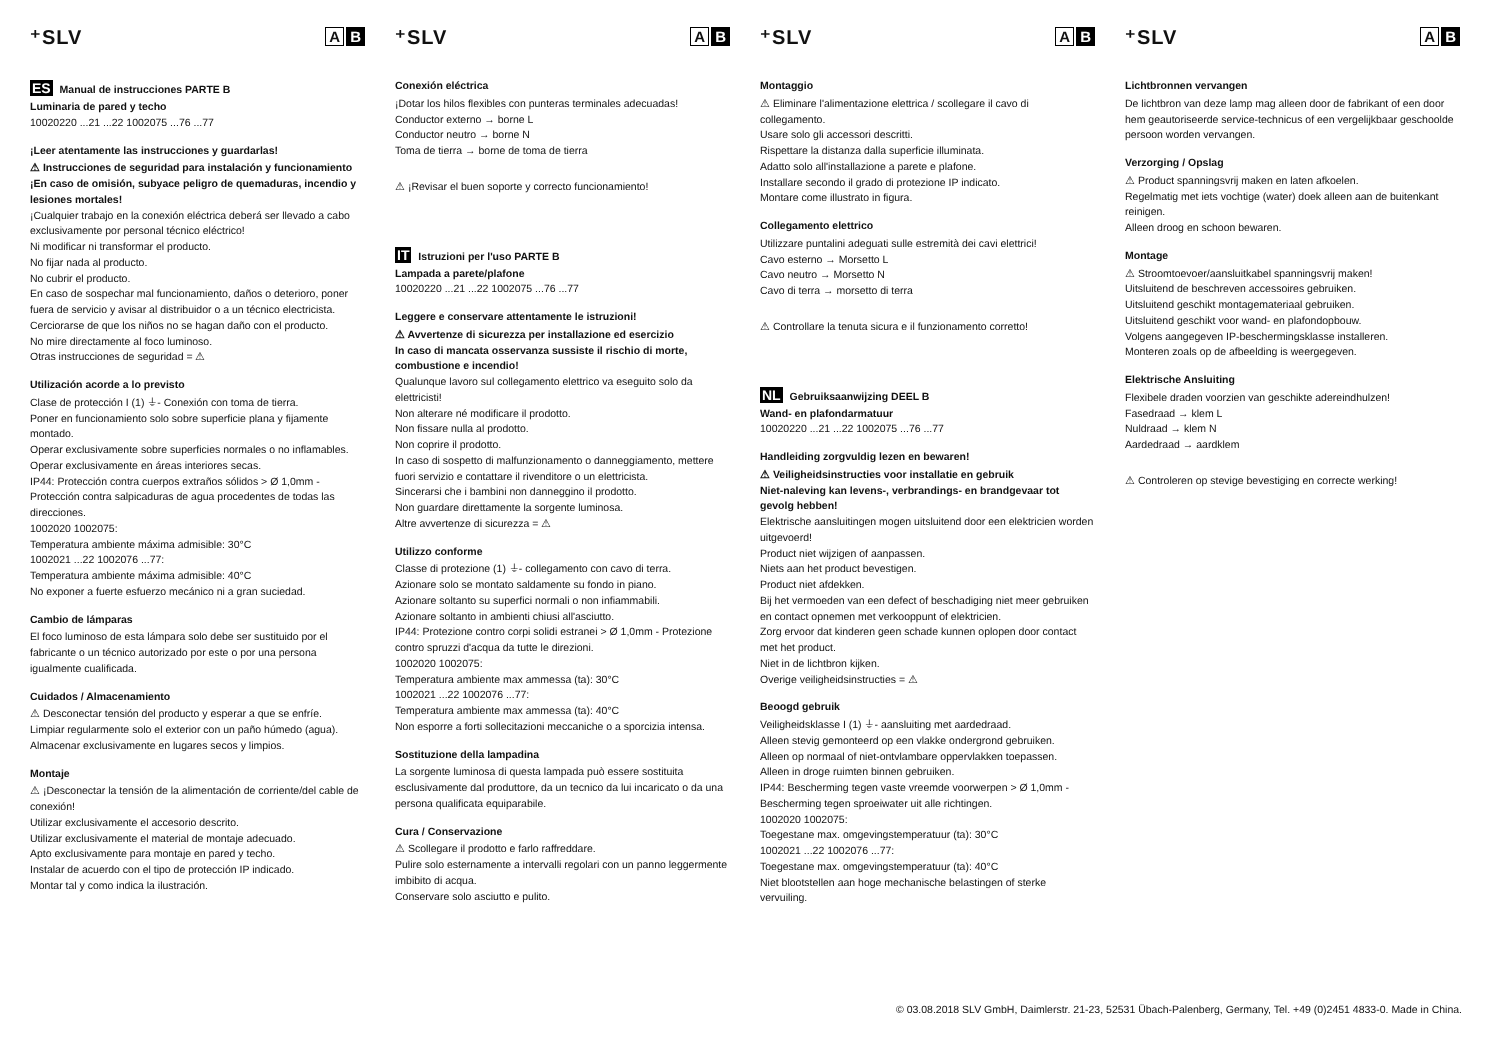⁺SLV A B
ES Manual de instrucciones PARTE B
Luminaria de pared y techo
10020220 ...21 ...22 1002075 ...76 ...77
¡Leer atentamente las instrucciones y guardarlas!
⚠ Instrucciones de seguridad para instalación y funcionamiento
¡En caso de omisión, subyace peligro de quemaduras, incendio y lesiones mortales!
¡Cualquier trabajo en la conexión eléctrica deberá ser llevado a cabo exclusivamente por personal técnico eléctrico!
Ni modificar ni transformar el producto.
No fijar nada al producto.
No cubrir el producto.
En caso de sospechar mal funcionamiento, daños o deterioro, poner fuera de servicio y avisar al distribuidor o a un técnico electricista.
Cerciorarse de que los niños no se hagan daño con el producto.
No mire directamente al foco luminoso.
Otras instrucciones de seguridad = ⚠
Utilización acorde a lo previsto
Clase de protección I (1) ⏚- Conexión con toma de tierra.
Poner en funcionamiento solo sobre superficie plana y fijamente montado.
Operar exclusivamente sobre superficies normales o no inflamables.
Operar exclusivamente en áreas interiores secas.
IP44: Protección contra cuerpos extraños sólidos > Ø 1,0mm - Protección contra salpicaduras de agua procedentes de todas las direcciones.
1002020 1002075:
Temperatura ambiente máxima admisible: 30°C
1002021 ...22 1002076 ...77:
Temperatura ambiente máxima admisible: 40°C
No exponer a fuerte esfuerzo mecánico ni a gran suciedad.
Cambio de lámparas
El foco luminoso de esta lámpara solo debe ser sustituido por el fabricante o un técnico autorizado por este o por una persona igualmente cualificada.
Cuidados / Almacenamiento
⚠ Desconectar tensión del producto y esperar a que se enfríe.
Limpiar regularmente solo el exterior con un paño húmedo (agua).
Almacenar exclusivamente en lugares secos y limpios.
Montaje
⚠ ¡Desconectar la tensión de la alimentación de corriente/del cable de conexión!
Utilizar exclusivamente el accesorio descrito.
Utilizar exclusivamente el material de montaje adecuado.
Apto exclusivamente para montaje en pared y techo.
Instalar de acuerdo con el tipo de protección IP indicado.
Montar tal y como indica la ilustración.
⁺SLV A B
Conexión eléctrica
¡Dotar los hilos flexibles con punteras terminales adecuadas!
Conductor externo → borne L
Conductor neutro → borne N
Toma de tierra → borne de toma de tierra
⚠ ¡Revisar el buen soporte y correcto funcionamiento!
IT Istruzioni per l'uso PARTE B
Lampada a parete/plafone
10020220 ...21 ...22 1002075 ...76 ...77
Leggere e conservare attentamente le istruzioni!
⚠ Avvertenze di sicurezza per installazione ed esercizio
In caso di mancata osservanza sussiste il rischio di morte, combustione e incendio!
Qualunque lavoro sul collegamento elettrico va eseguito solo da elettricisti!
Non alterare né modificare il prodotto.
Non fissare nulla al prodotto.
Non coprire il prodotto.
In caso di sospetto di malfunzionamento o danneggiamento, mettere fuori servizio e contattare il rivenditore o un elettricista.
Sincerarsi che i bambini non danneggino il prodotto.
Non guardare direttamente la sorgente luminosa.
Altre avvertenze di sicurezza = ⚠
Utilizzo conforme
Classe di protezione (1) ⏚- collegamento con cavo di terra.
Azionare solo se montato saldamente su fondo in piano.
Azionare soltanto su superfici normali o non infiammabili.
Azionare soltanto in ambienti chiusi all'asciutto.
IP44: Protezione contro corpi solidi estranei > Ø 1,0mm - Protezione contro spruzzi d'acqua da tutte le direzioni.
1002020 1002075:
Temperatura ambiente max ammessa (ta): 30°C
1002021 ...22 1002076 ...77:
Temperatura ambiente max ammessa (ta): 40°C
Non esporre a forti sollecitazioni meccaniche o a sporcizia intensa.
Sostituzione della lampadina
La sorgente luminosa di questa lampada può essere sostituita esclusivamente dal produttore, da un tecnico da lui incaricato o da una persona qualificata equiparabile.
Cura / Conservazione
⚠ Scollegare il prodotto e farlo raffreddare.
Pulire solo esternamente a intervalli regolari con un panno leggermente imbibito di acqua.
Conservare solo asciutto e pulito.
⁺SLV A B
Montaggio
⚠ Eliminare l'alimentazione elettrica / scollegare il cavo di collegamento.
Usare solo gli accessori descritti.
Rispettare la distanza dalla superficie illuminata.
Adatto solo all'installazione a parete e plafone.
Installare secondo il grado di protezione IP indicato.
Montare come illustrato in figura.
Collegamento elettrico
Utilizzare puntalini adeguati sulle estremità dei cavi elettrici!
Cavo esterno → Morsetto L
Cavo neutro → Morsetto N
Cavo di terra → morsetto di terra
⚠ Controllare la tenuta sicura e il funzionamento corretto!
NL Gebruiksaanwijzing DEEL B
Wand- en plafondarmatuur
10020220 ...21 ...22 1002075 ...76 ...77
Handleiding zorgvuldig lezen en bewaren!
⚠ Veiligheidsinstructies voor installatie en gebruik
Niet-naleving kan levens-, verbrandings- en brandgevaar tot gevolg hebben!
Elektrische aansluitingen mogen uitsluitend door een elektricien worden uitgevoerd!
Product niet wijzigen of aanpassen.
Niets aan het product bevestigen.
Product niet afdekken.
Bij het vermoeden van een defect of beschadiging niet meer gebruiken en contact opnemen met verkooppunt of elektricien.
Zorg ervoor dat kinderen geen schade kunnen oplopen door contact met het product.
Niet in de lichtbron kijken.
Overige veiligheidsinstructies = ⚠
Beoogd gebruik
Veiligheidsklasse I (1) ⏚- aansluiting met aardedraad.
Alleen stevig gemonteerd op een vlakke ondergrond gebruiken.
Alleen op normaal of niet-ontvlambare oppervlakken toepassen.
Alleen in droge ruimten binnen gebruiken.
IP44: Bescherming tegen vaste vreemde voorwerpen > Ø 1,0mm - Bescherming tegen sproeiwater uit alle richtingen.
1002020 1002075:
Toegestane max. omgevingstemperatuur (ta): 30°C
1002021 ...22 1002076 ...77:
Toegestane max. omgevingstemperatuur (ta): 40°C
Niet blootstellen aan hoge mechanische belastingen of sterke vervuiling.
⁺SLV A B
Lichtbronnen vervangen
De lichtbron van deze lamp mag alleen door de fabrikant of een door hem geautoriseerde service-technicus of een vergelijkbaar geschoolde persoon worden vervangen.
Verzorging / Opslag
⚠ Product spanningsvrij maken en laten afkoelen.
Regelmatig met iets vochtige (water) doek alleen aan de buitenkant reinigen.
Alleen droog en schoon bewaren.
Montage
⚠ Stroomtoevoer/aansluitkabel spanningsvrij maken!
Uitsluitend de beschreven accessoires gebruiken.
Uitsluitend geschikt montagemateriaal gebruiken.
Uitsluitend geschikt voor wand- en plafondopbouw.
Volgens aangegeven IP-beschermingsklasse installeren.
Monteren zoals op de afbeelding is weergegeven.
Elektrische Ansluiting
Flexibele draden voorzien van geschikte adereindhulzen!
Fasedraad → klem L
Nuldraad → klem N
Aardedraad → aardklem
⚠ Controleren op stevige bevestiging en correcte werking!
© 03.08.2018 SLV GmbH, Daimlerstr. 21-23, 52531 Übach-Palenberg, Germany, Tel. +49 (0)2451 4833-0. Made in China.